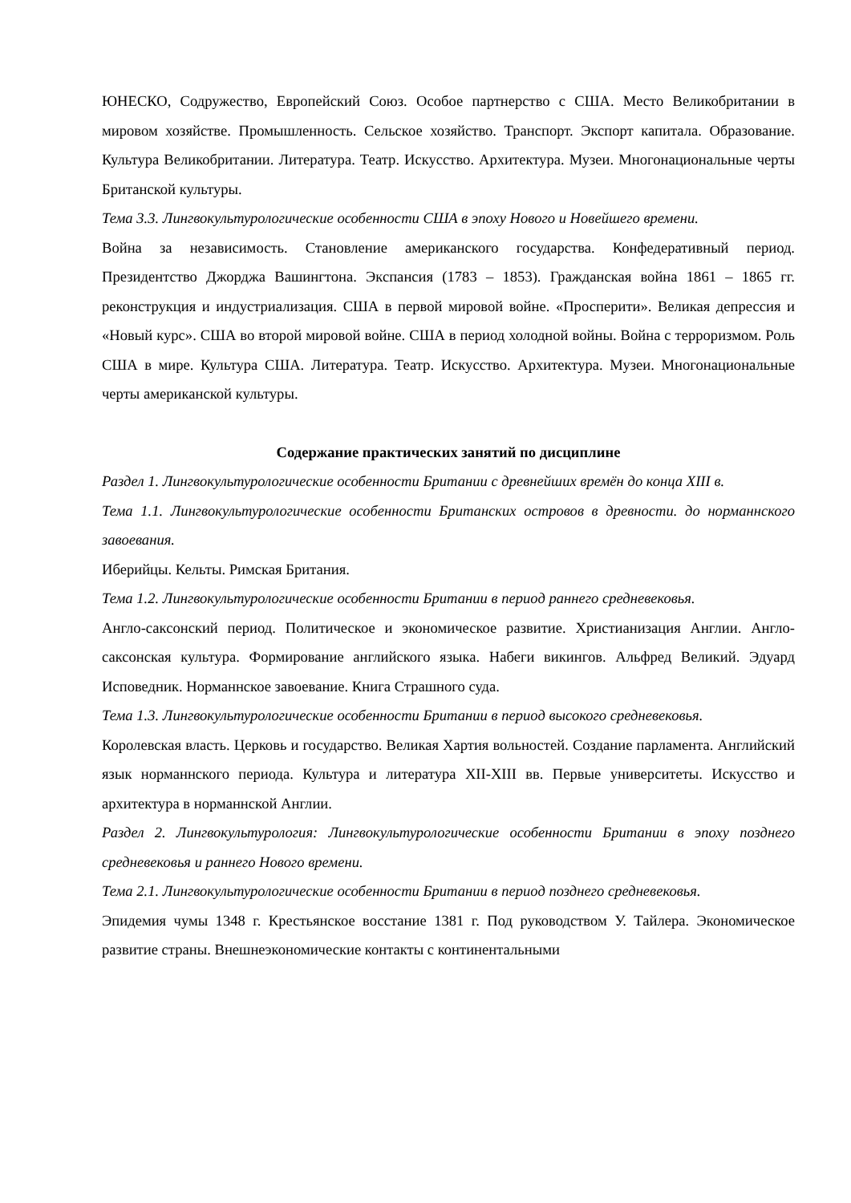ЮНЕСКО, Содружество, Европейский Союз. Особое партнерство с США. Место Великобритании в мировом хозяйстве. Промышленность. Сельское хозяйство. Транспорт. Экспорт капитала. Образование. Культура Великобритании. Литература. Театр. Искусство. Архитектура. Музеи. Многонациональные черты Британской культуры.
Тема 3.3. Лингвокультурологические особенности США в эпоху Нового и Новейшего времени.
Война за независимость. Становление американского государства. Конфедеративный период. Президентство Джорджа Вашингтона. Экспансия (1783 – 1853). Гражданская война 1861 – 1865 гг. реконструкция и индустриализация. США в первой мировой войне. «Просперити». Великая депрессия и «Новый курс». США во второй мировой войне. США в период холодной войны. Война с терроризмом. Роль США в мире. Культура США. Литература. Театр. Искусство. Архитектура. Музеи. Многонациональные черты американской культуры.
Содержание практических занятий по дисциплине
Раздел 1. Лингвокультурологические особенности Британии с древнейших времён до конца XIII в.
Тема 1.1. Лингвокультурологические особенности Британских островов в древности. до норманнского завоевания.
Иберийцы. Кельты. Римская Британия.
Тема 1.2. Лингвокультурологические особенности Британии в период раннего средневековья.
Англо-саксонский период. Политическое и экономическое развитие. Христианизация Англии. Англо-саксонская культура. Формирование английского языка. Набеги викингов. Альфред Великий. Эдуард Исповедник. Норманнское завоевание. Книга Страшного суда.
Тема 1.3. Лингвокультурологические особенности Британии в период высокого средневековья.
Королевская власть. Церковь и государство. Великая Хартия вольностей. Создание парламента. Английский язык норманнского периода. Культура и литература XII-XIII вв. Первые университеты. Искусство и архитектура в норманнской Англии.
Раздел 2. Лингвокультурология: Лингвокультурологические особенности Британии в эпоху позднего средневековья и раннего Нового времени.
Тема 2.1. Лингвокультурологические особенности Британии в период позднего средневековья.
Эпидемия чумы 1348 г. Крестьянское восстание 1381 г. Под руководством У. Тайлера. Экономическое развитие страны. Внешнеэкономические контакты с континентальными